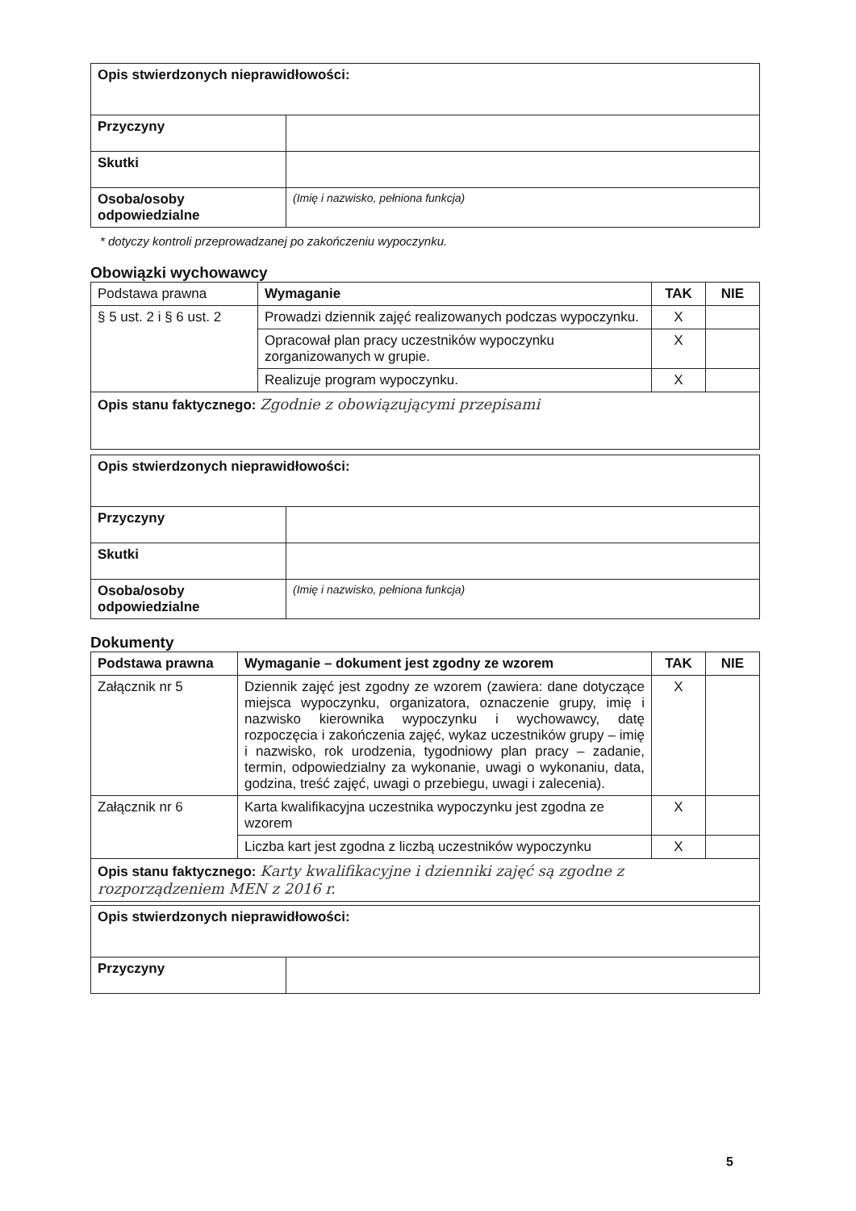| Opis stwierdzonych nieprawidłowości: | |
| Przyczyny | |
| Skutki | |
| Osoba/osoby odpowiedzialne | (Imię i nazwisko, pełniona funkcja) |
* dotyczy kontroli przeprowadzanej po zakończeniu wypoczynku.
Obowiązki wychowawcy
| Podstawa prawna | Wymaganie | TAK | NIE |
| § 5 ust. 2 i § 6 ust. 2 | Prowadzi dziennik zajęć realizowanych podczas wypoczynku. | X | |
| | Opracował plan pracy uczestników wypoczynku zorganizowanych w grupie. | X | |
| | Realizuje program wypoczynku. | X | |
| Opis stanu faktycznego: Zgodnie z obowiązującymi przepisami | | | |
| Opis stwierdzonych nieprawidłowości: | |
| Przyczyny | |
| Skutki | |
| Osoba/osoby odpowiedzialne | (Imię i nazwisko, pełniona funkcja) |
Dokumenty
| Podstawa prawna | Wymaganie – dokument jest zgodny ze wzorem | TAK | NIE |
| --- | --- | --- | --- |
| Załącznik nr 5 | Dziennik zajęć jest zgodny ze wzorem (zawiera: dane dotyczące miejsca wypoczynku, organizatora, oznaczenie grupy, imię i nazwisko kierownika wypoczynku i wychowawcy, datę rozpoczęcia i zakończenia zajęć, wykaz uczestników grupy – imię i nazwisko, rok urodzenia, tygodniowy plan pracy – zadanie, termin, odpowiedzialny za wykonanie, uwagi o wykonaniu, data, godzina, treść zajęć, uwagi o przebiegu, uwagi i zalecenia). | X | |
| Załącznik nr 6 | Karta kwalifikacyjna uczestnika wypoczynku jest zgodna ze wzorem | X | |
| | Liczba kart jest zgodna z liczbą uczestników wypoczynku | X | |
| Opis stanu faktycznego: Karty kwalifikacyjne i dzienniki zajęć są zgodne z rozporządzeniem MEN z 2016 r. | | | |
| Opis stwierdzonych nieprawidłowości: | |
| Przyczyny | |
5